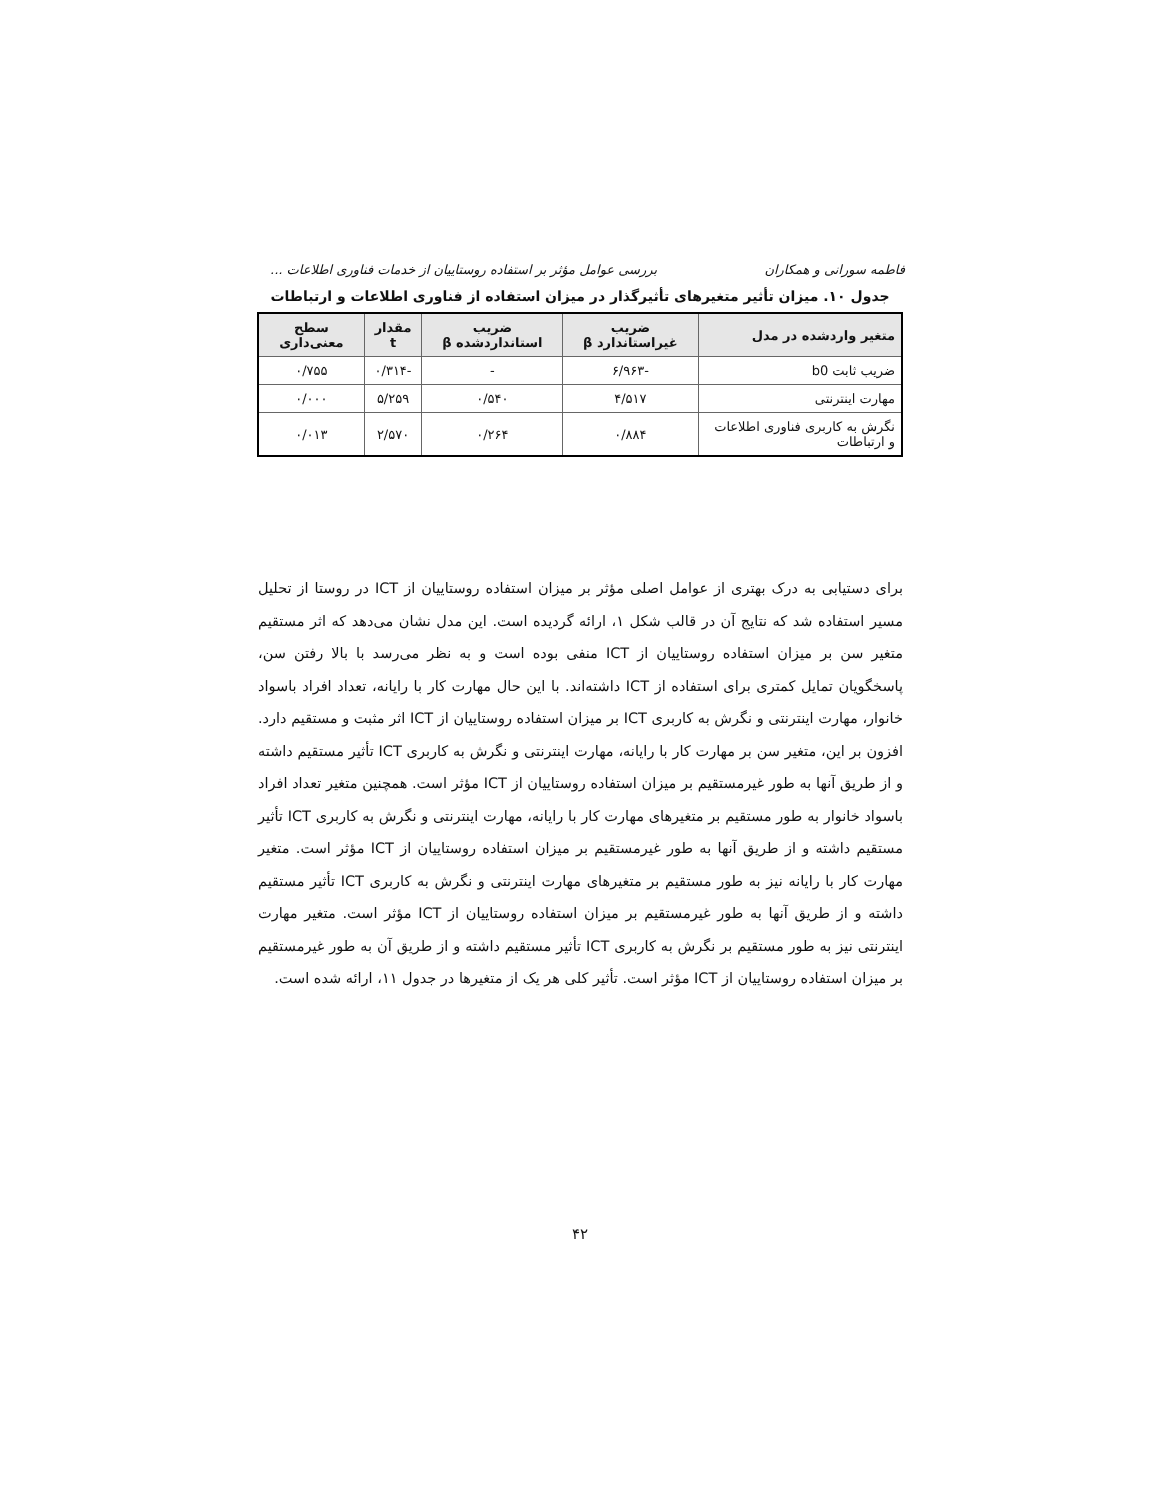فاطمه سورانی و همکاران بررسی عوامل مؤثر بر استفاده روستاییان از خدمات فناوری اطلاعات ...
جدول ۱۰. میزان تأثیر متغیرهای تأثیرگذار در میزان استفاده از فناوری اطلاعات و ارتباطات
| متغیر واردشده در مدل | ضریب غیراستاندارد β | ضریب استانداردشده β | مقدار t | سطح معنی‌داری |
| --- | --- | --- | --- | --- |
| ضریب ثابت b0 | -۶/۹۶۳ | - | -۰/۳۱۴ | ۰/۷۵۵ |
| مهارت اینترنتی | ۴/۵۱۷ | ۰/۵۴۰ | ۵/۲۵۹ | ۰/۰۰۰ |
| نگرش به کاربری فناوری اطلاعات و ارتباطات | ۰/۸۸۴ | ۰/۲۶۴ | ۲/۵۷۰ | ۰/۰۱۳ |
برای دستیابی به درک بهتری از عوامل اصلی مؤثر بر میزان استفاده روستاییان از ICT در روستا از تحلیل مسیر استفاده شد که نتایج آن در قالب شکل ۱، ارائه گردیده است. این مدل نشان می‌دهد که اثر مستقیم متغیر سن بر میزان استفاده روستاییان از ICT منفی بوده است و به نظر می‌رسد با بالا رفتن سن، پاسخگویان تمایل کمتری برای استفاده از ICT داشته‌اند. با این حال مهارت کار با رایانه، تعداد افراد باسواد خانوار، مهارت اینترنتی و نگرش به کاربری ICT بر میزان استفاده روستاییان از ICT اثر مثبت و مستقیم دارد. افزون بر این، متغیر سن بر مهارت کار با رایانه، مهارت اینترنتی و نگرش به کاربری ICT تأثیر مستقیم داشته و از طریق آنها به طور غیرمستقیم بر میزان استفاده روستاییان از ICT مؤثر است. همچنین متغیر تعداد افراد باسواد خانوار به طور مستقیم بر متغیرهای مهارت کار با رایانه، مهارت اینترنتی و نگرش به کاربری ICT تأثیر مستقیم داشته و از طریق آنها به طور غیرمستقیم بر میزان استفاده روستاییان از ICT مؤثر است. متغیر مهارت کار با رایانه نیز به طور مستقیم بر متغیرهای مهارت اینترنتی و نگرش به کاربری ICT تأثیر مستقیم داشته و از طریق آنها به طور غیرمستقیم بر میزان استفاده روستاییان از ICT مؤثر است. متغیر مهارت اینترنتی نیز به طور مستقیم بر نگرش به کاربری ICT تأثیر مستقیم داشته و از طریق آن به طور غیرمستقیم بر میزان استفاده روستاییان از ICT مؤثر است. تأثیر کلی هر یک از متغیرها در جدول ۱۱، ارائه شده است.
۴۲